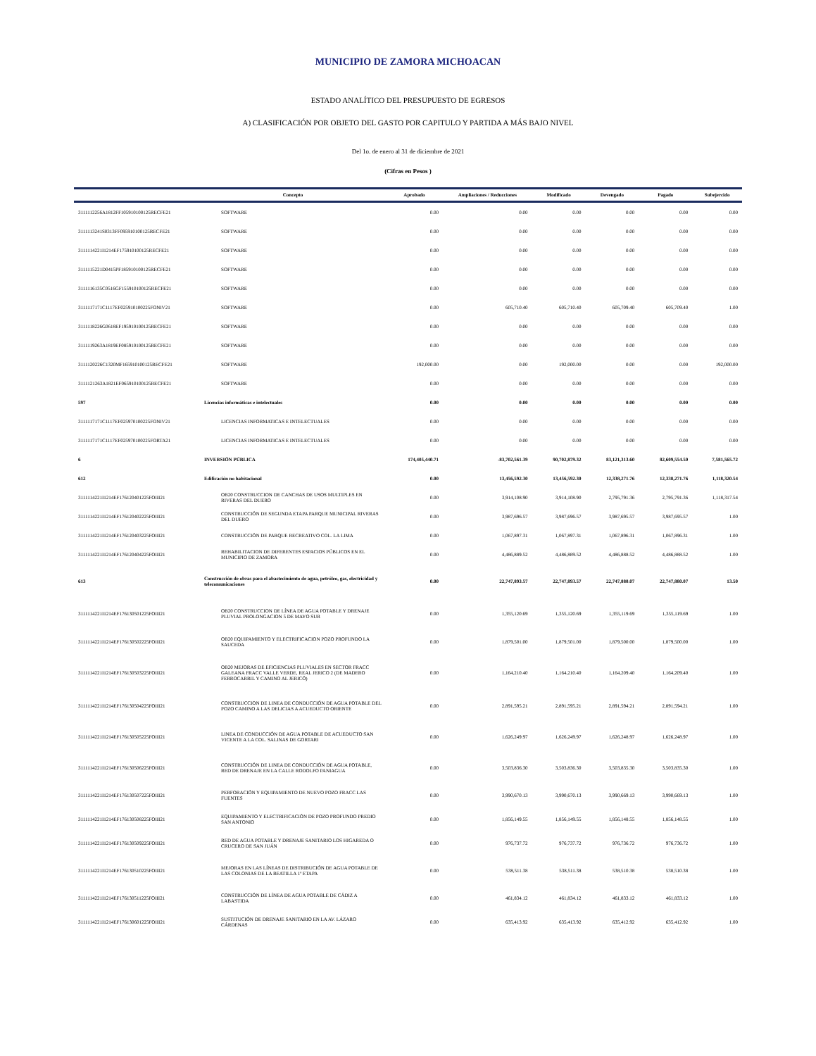MUNICIPIO DE ZAMORA MICHOACAN
ESTADO ANALÍTICO DEL PRESUPUESTO DE EGRESOS
A) CLASIFICACIÓN POR OBJETO DEL GASTO POR CAPITULO Y PARTIDA A MÁS BAJO NIVEL
Del 1o. de enero al 31 de diciembre de 2021
(Cifras en Pesos )
| | Concepto | Aprobado | Ampliaciones / Reducciones | Modificado | Devengado | Pagado | Subejercido |
| --- | --- | --- | --- | --- | --- | --- | --- |
| 3111112256A1812FF105910100125RECFE21 | SOFTWARE | 0.00 | 0.00 | 0.00 | 0.00 | 0.00 | 0.00 |
| 3111113241S0313FF095910100125RECFE21 | SOFTWARE | 0.00 | 0.00 | 0.00 | 0.00 | 0.00 | 0.00 |
| 3111114221I1214EF175910100125RECFE21 | SOFTWARE | 0.00 | 0.00 | 0.00 | 0.00 | 0.00 | 0.00 |
| 3111115221D0415PF185910100125RECFE21 | SOFTWARE | 0.00 | 0.00 | 0.00 | 0.00 | 0.00 | 0.00 |
| 3111116135C0516GF155910100125RECFE21 | SOFTWARE | 0.00 | 0.00 | 0.00 | 0.00 | 0.00 | 0.00 |
| 3111117171C1117EF025910100225FONIV21 | SOFTWARE | 0.00 | 605,710.40 | 605,710.40 | 605,709.40 | 605,709.40 | 1.00 |
| 3111118226G0618EF195910100125RECFE21 | SOFTWARE | 0.00 | 0.00 | 0.00 | 0.00 | 0.00 | 0.00 |
| 3111119263A1819EF085910100125RECFE21 | SOFTWARE | 0.00 | 0.00 | 0.00 | 0.00 | 0.00 | 0.00 |
| 3111120226C1320MF165910100125RECFE21 | SOFTWARE | 192,000.00 | 0.00 | 192,000.00 | 0.00 | 0.00 | 192,000.00 |
| 3111121263A1821EF065910100125RECFE21 | SOFTWARE | 0.00 | 0.00 | 0.00 | 0.00 | 0.00 | 0.00 |
| 597 | Licencias informáticas e intelectuales | 0.00 | 0.00 | 0.00 | 0.00 | 0.00 | 0.00 |
| 3111117171C1117EF025970100225FONIV21 | LICENCIAS INFORMATICAS E INTELECTUALES | 0.00 | 0.00 | 0.00 | 0.00 | 0.00 | 0.00 |
| 3111117171C1117EF025970100225FORTA21 | LICENCIAS INFORMATICAS E INTELECTUALES | 0.00 | 0.00 | 0.00 | 0.00 | 0.00 | 0.00 |
| 6 | INVERSIÓN PÚBLICA | 174,405,440.71 | -83,702,561.39 | 90,702,879.32 | 83,121,313.60 | 82,609,554.50 | 7,581,565.72 |
| 612 | Edificación no habitacional | 0.00 | 13,456,592.30 | 13,456,592.30 | 12,338,271.76 | 12,338,271.76 | 1,118,320.54 |
| 3111114221I1214EF176120401225FOIII21 | OB20 CONSTRUCCION DE CANCHAS DE USOS MULTIPLES EN RIVERAS DEL DUERO | 0.00 | 3,914,108.90 | 3,914,108.90 | 2,795,791.36 | 2,795,791.36 | 1,118,317.54 |
| 3111114221I1214EF176120402225FOIII21 | CONSTRUCCIÓN DE SEGUNDA ETAPA PARQUE MUNICIPAL RIVERAS DEL DUERO | 0.00 | 3,987,696.57 | 3,987,696.57 | 3,987,695.57 | 3,987,695.57 | 1.00 |
| 3111114221I1214EF176120403225FOIII21 | CONSTRUCCIÓN DE PARQUE RECREATIVO COL. LA LIMA | 0.00 | 1,067,897.31 | 1,067,897.31 | 1,067,896.31 | 1,067,896.31 | 1.00 |
| 3111114221I1214EF176120404225FOIII21 | REHABILITACION DE DIFERENTES ESPACIOS PÚBLICOS EN EL MUNICIPIO DE ZAMORA | 0.00 | 4,486,889.52 | 4,486,889.52 | 4,486,888.52 | 4,486,888.52 | 1.00 |
| 613 | Construcción de obras para el abastecimiento de agua, petróleo, gas, electricidad y telecomunicaciones | 0.00 | 22,747,893.57 | 22,747,893.57 | 22,747,880.07 | 22,747,880.07 | 13.50 |
| 3111114221I1214EF176130501225FOIII21 | OB20 CONSTRUCCION DE LÍNEA DE AGUA POTABLE Y DRENAJE PLUVIAL PROLONGACION 5 DE MAYO SUR | 0.00 | 1,355,120.69 | 1,355,120.69 | 1,355,119.69 | 1,355,119.69 | 1.00 |
| 3111114221I1214EF176130502225FOIII21 | OB20 EQUIPAMIENTO Y ELECTRIFICACION POZO PROFUNDO LA SAUCEDA | 0.00 | 1,879,501.00 | 1,879,501.00 | 1,879,500.00 | 1,879,500.00 | 1.00 |
| 3111114221I1214EF176130503225FOIII21 | OB20 MEJORAS DE EFICIENCIAS PLUVIALES EN SECTOR FRACC GALEANA FRACC VALLE VERDE, REAL JERICO 2 (DE MADERO FERROCARRIL Y CAMINO AL JERICÓ) | 0.00 | 1,164,210.40 | 1,164,210.40 | 1,164,209.40 | 1,164,209.40 | 1.00 |
| 3111114221I1214EF176130504225FOIII21 | CONSTRUCCION DE LINEA DE CONDUCCIÓN DE AGUA POTABLE DEL POZO CAMINO A LAS DELICIAS A ACUEDUCTO ORIENTE | 0.00 | 2,891,595.21 | 2,891,595.21 | 2,891,594.21 | 2,891,594.21 | 1.00 |
| 3111114221I1214EF176130505225FOIII21 | LINEA DE CONDUCCIÓN DE AGUA POTABLE DE ACUEDUCTO SAN VICENTE A LA COL. SALINAS DE GORTARI | 0.00 | 1,626,249.97 | 1,626,249.97 | 1,626,248.97 | 1,626,248.97 | 1.00 |
| 3111114221I1214EF176130506225FOIII21 | CONSTRUCCIÓN DE LINEA DE CONDUCCIÓN DE AGUA POTABLE, RED DE DRENAJE EN LA CALLE RODOLFO PANIAGUA | 0.00 | 3,503,836.30 | 3,503,836.30 | 3,503,835.30 | 3,503,835.30 | 1.00 |
| 3111114221I1214EF176130507225FOIII21 | PERFORACIÓN Y EQUIPAMIENTO DE NUEVO POZO FRACC LAS FUENTES | 0.00 | 3,990,670.13 | 3,990,670.13 | 3,990,669.13 | 3,990,669.13 | 1.00 |
| 3111114221I1214EF176130508225FOIII21 | EQUIPAMIENTO Y ELECTRIFICACIÓN DE POZO PROFUNDO PREDIO SAN ANTONIO | 0.00 | 1,856,149.55 | 1,856,149.55 | 1,856,148.55 | 1,856,148.55 | 1.00 |
| 3111114221I1214EF176130509225FOIII21 | RED DE AGUA POTABLE Y DRENAJE SANITARIO LOS HIGAREDA O CRUCERO DE SAN JUÁN | 0.00 | 976,737.72 | 976,737.72 | 976,736.72 | 976,736.72 | 1.00 |
| 3111114221I1214EF176130510225FOIII21 | MEJORAS EN LAS LÍNEAS DE DISTRIBUCIÓN DE AGUA POTABLE DE LAS COLONIAS DE LA BEATILLA 1ª ETAPA | 0.00 | 538,511.38 | 538,511.38 | 538,510.38 | 538,510.38 | 1.00 |
| 3111114221I1214EF176130511225FOIII21 | CONSTRUCCIÓN DE LÍNEA DE AGUA POTABLE DE CÁDIZ A LABASTIDA | 0.00 | 461,834.12 | 461,834.12 | 461,833.12 | 461,833.12 | 1.00 |
| 3111114221I1214EF176130601225FOIII21 | SUSTITUCIÓN DE DRENAJE SANITARIO EN LA AV. LÁZARO CÁRDENAS | 0.00 | 635,413.92 | 635,413.92 | 635,412.92 | 635,412.92 | 1.00 |